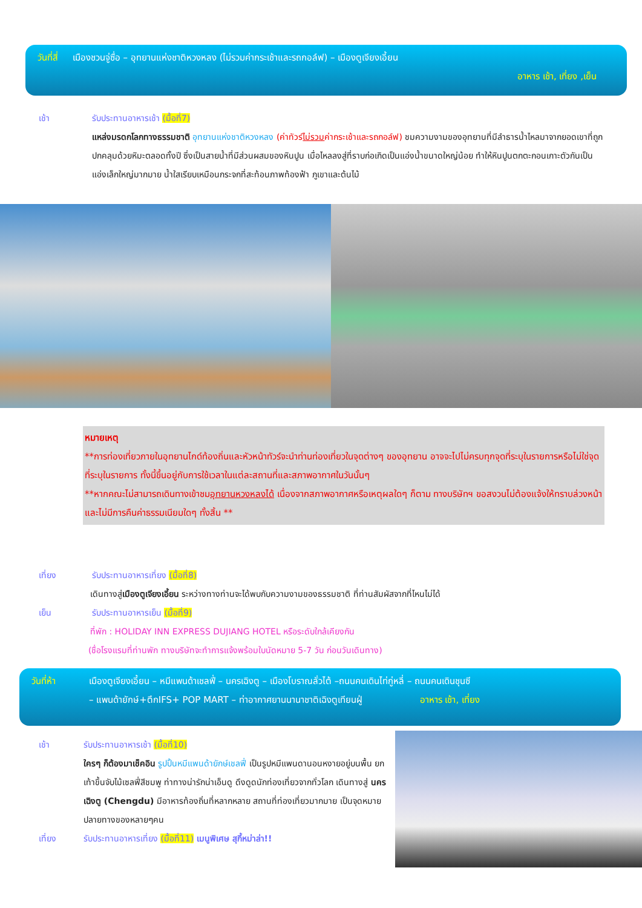วันที่สี่ เมืองชวนจู่ซื่อ – อุทยานแห่งชาติหวงหลง (ไม่รวมค่ากระเช้าและรถกอล์ฟ) – เมืองตูเจียงเอี้ยน
อาหาร เช้า, เที่ยง ,เย็น
เช้า รับประทานอาหารเช้า (มื้อที่7)
แหล่งมรดกโลกทางธรรมชาติ อุทยานแห่งชาติหวงหลง (ค่าทัวร์ไม่รวมค่ากระเช้าและรถกอล์ฟ) ชมความงามของอุทยานที่มีลำธารน้ำไหลมาจากยอดเขาที่ถูกปกคลุมด้วยหิมะตลอดทั้งปี ซึ่งเป็นสายน้ำที่มีส่วนผสมของหินปูน เมื่อไหลลงสู่ที่ราบก่อเกิดเป็นแอ่งน้ำขนาดใหญ่น้อย ทำให้หินปูนตกตะกอนเกาะตัวกันเป็นแอ่งเล็กใหญ่มากมาย น้ำใสเรียบเหมือนกระจกที่สะท้อนภาพท้องฟ้า ภูเขาและต้นไม้
หมายเหตุ
**การท่องเที่ยวภายในอุทยานไกด์ท้องถิ่นและหัวหน้าทัวร์จะนำท่านท่องเที่ยวในจุดต่างๆ ของอุทยาน อาจจะไปไม่ครบทุกจุดที่ระบุในรายการหรือไม่ใช่จุดที่ระบุในรายการ ทั้งนี้ขึ้นอยู่กับการใช้เวลาในแต่ละสถานที่และสภาพอากาศในวันนั้นๆ
**หากคณะไม่สามารถเดินทางเข้าชมอุทยานหวงหลงได้ เนื่องจากสภาพอากาศหรือเหตุผลใดๆ ก็ตาม ทางบริษัทฯ ขอสงวนไม่ต้องแจ้งให้ทราบล่วงหน้าและไม่มีการคืนค่าธรรมเนียมใดๆ ทั้งสิ้น **
เที่ยง รับประทานอาหารเที่ยง (มื้อที่8)
เดินทางสู่เมืองตูเจียงเอี้ยน ระหว่างทางท่านจะได้พบกับความงามของธรรมชาติ ที่ท่านสัมผัสจากที่ไหนไม่ได้
เย็น รับประทานอาหารเย็น (มื้อที่9)
ที่พัก : HOLIDAY INN EXPRESS DUJIANG HOTEL หรือระดับใกล้เคียงกัน
(ชื่อโรงแรมที่ท่านพัก ทางบริษัทจะทำการแจ้งพร้อมใบนัดหมาย 5-7 วัน ก่อนวันเดินทาง)
วันที่ห้า เมืองตูเจียงเอี้ยน – หมีแพนด้าเชลฟี่ – นครเฉิงตู – เมืองโบราณลั่วไต้ –ถนนคนเดินไท่กู่หลี่ – ถนนคนเดินชุนซี
– แพนด้ายักษ์+ตึกIFS+ POP MART – ท่าอากาศยานนานาชาติเฉิงตูเทียนฝู่ อาหาร เช้า, เที่ยง
เช้า รับประทานอาหารเช้า (มื้อที่10)
ใครๆ ก็ต้องมาเช็คอิน รูปปั้นหมีแพนด้ายักษ์เชลฟี่ เป็นรูปหมีแพนดานอนหงายอยู่บนพื้น ยกเท้าขึ้นจับไม้เซลฟี่สีชมพู ท่าทางน่ารักน่าเอ็นดู ดึงดูดนักท่องเที่ยวจากทั่วโลก เดินทางสู่ นครเฉิงตู (Chengdu) มีอาหารท้องถิ่นที่หลากหลาย สถานที่ท่องเที่ยวมากมาย เป็นจุดหมายปลายทางของหลายๆคน
เที่ยง รับประทานอาหารเที่ยง (มื้อที่11) เมนูพิเศษ สุกี้หม่าล่า!!